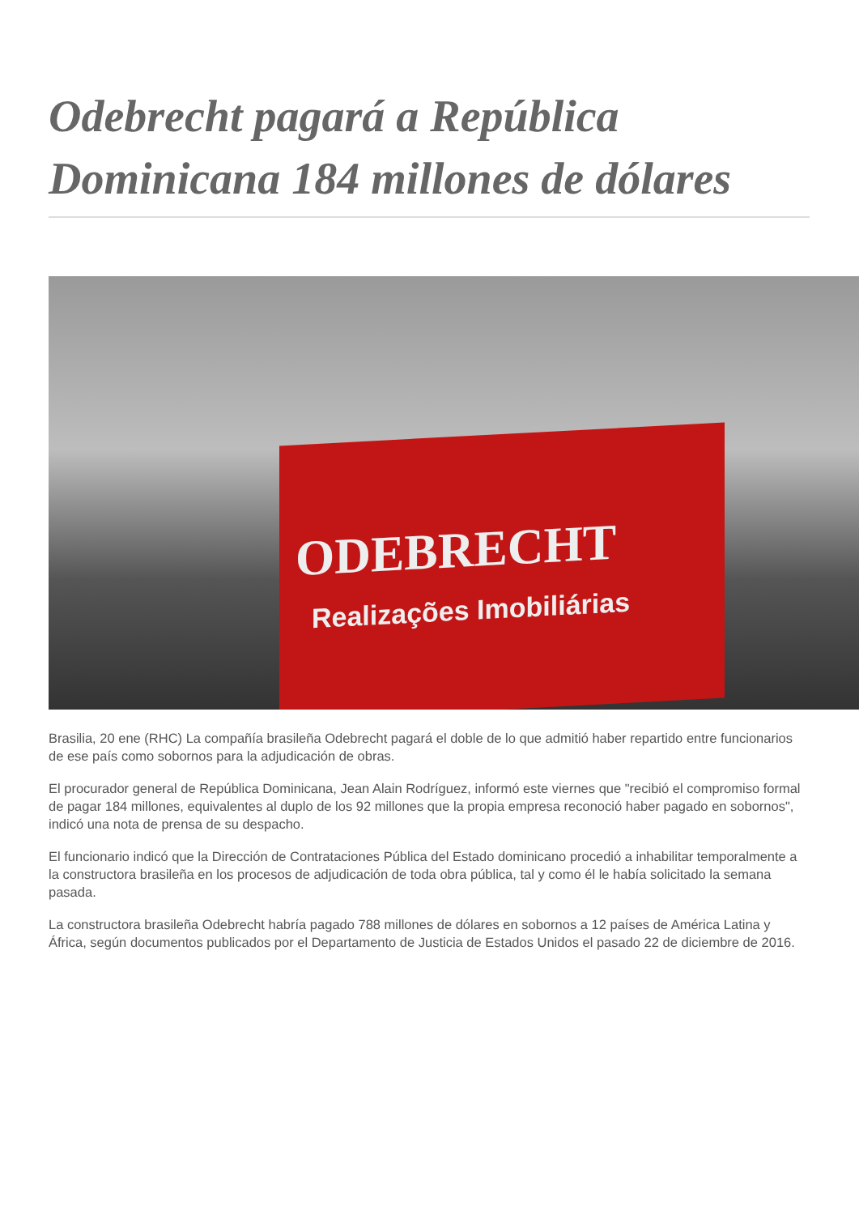Odebrecht pagará a República Dominicana 184 millones de dólares
ODEBRECHT
Realizações Imobiliárias
Brasilia, 20 ene (RHC) La compañía brasileña Odebrecht pagará el doble de lo que admitió haber repartido entre funcionarios de ese país como sobornos para la adjudicación de obras.
El procurador general de República Dominicana, Jean Alain Rodríguez, informó este viernes que "recibió el compromiso formal de pagar 184 millones, equivalentes al duplo de los 92 millones que la propia empresa reconoció haber pagado en sobornos", indicó una nota de prensa de su despacho.
El funcionario indicó que la Dirección de Contrataciones Pública del Estado dominicano procedió a inhabilitar temporalmente a la constructora brasileña en los procesos de adjudicación de toda obra pública, tal y como él le había solicitado la semana pasada.
La constructora brasileña Odebrecht habría pagado 788 millones de dólares en sobornos a 12 países de América Latina y África, según documentos publicados por el Departamento de Justicia de Estados Unidos el pasado 22 de diciembre de 2016.